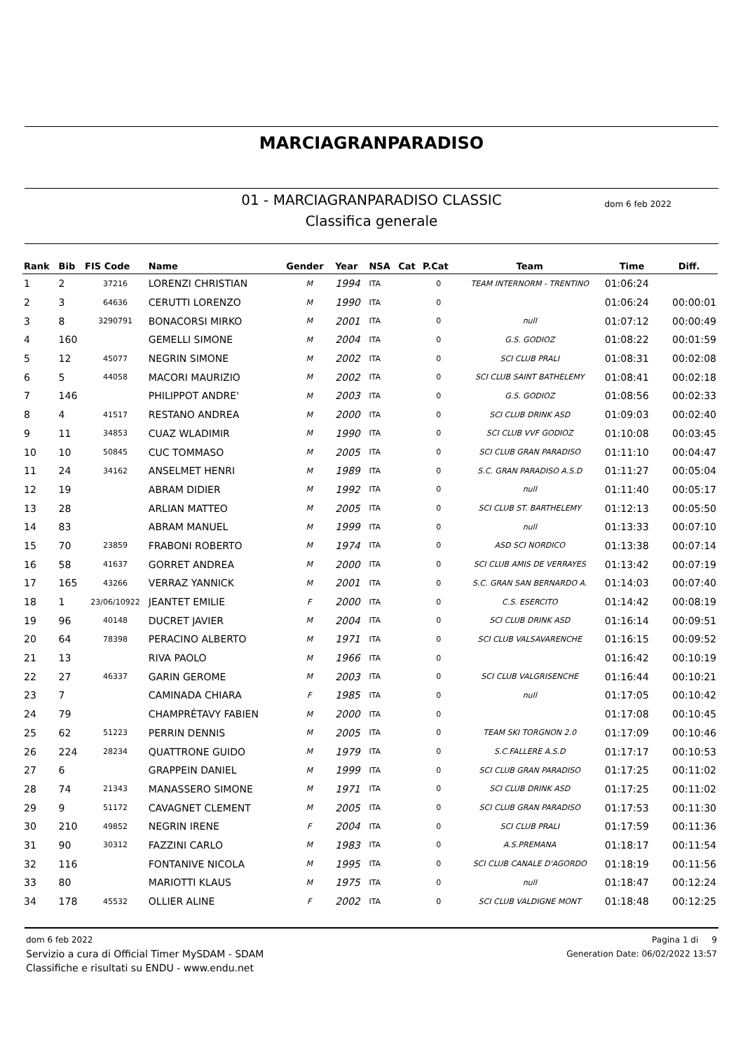MARCIAGRANPARADISO
01 - MARCIAGRANPARADISO CLASSIC dom 6 feb 2022
Classifica generale
| Rank | Bib | FIS Code | Name | Gender | Year | NSA | Cat | P.Cat | Team | Time | Diff. |
| --- | --- | --- | --- | --- | --- | --- | --- | --- | --- | --- | --- |
| 1 | 2 | 37216 | LORENZI CHRISTIAN | M | 1994 | ITA | | 0 | TEAM INTERNORM - TRENTINO | 01:06:24 | |
| 2 | 3 | 64636 | CERUTTI LORENZO | M | 1990 | ITA | | 0 | | 01:06:24 | 00:00:01 |
| 3 | 8 | 3290791 | BONACORSI MIRKO | M | 2001 | ITA | | 0 | null | 01:07:12 | 00:00:49 |
| 4 | 160 | | GEMELLI SIMONE | M | 2004 | ITA | | 0 | G.S. GODIOZ | 01:08:22 | 00:01:59 |
| 5 | 12 | 45077 | NEGRIN SIMONE | M | 2002 | ITA | | 0 | SCI CLUB PRALI | 01:08:31 | 00:02:08 |
| 6 | 5 | 44058 | MACORI MAURIZIO | M | 2002 | ITA | | 0 | SCI CLUB SAINT BATHELEMY | 01:08:41 | 00:02:18 |
| 7 | 146 | | PHILIPPOT ANDRE' | M | 2003 | ITA | | 0 | G.S. GODIOZ | 01:08:56 | 00:02:33 |
| 8 | 4 | 41517 | RESTANO ANDREA | M | 2000 | ITA | | 0 | SCI CLUB DRINK ASD | 01:09:03 | 00:02:40 |
| 9 | 11 | 34853 | CUAZ WLADIMIR | M | 1990 | ITA | | 0 | SCI CLUB VVF GODIOZ | 01:10:08 | 00:03:45 |
| 10 | 10 | 50845 | CUC TOMMASO | M | 2005 | ITA | | 0 | SCI CLUB GRAN PARADISO | 01:11:10 | 00:04:47 |
| 11 | 24 | 34162 | ANSELMET HENRI | M | 1989 | ITA | | 0 | S.C. GRAN PARADISO A.S.D | 01:11:27 | 00:05:04 |
| 12 | 19 | | ABRAM DIDIER | M | 1992 | ITA | | 0 | null | 01:11:40 | 00:05:17 |
| 13 | 28 | | ARLIAN MATTEO | M | 2005 | ITA | | 0 | SCI CLUB ST. BARTHELEMY | 01:12:13 | 00:05:50 |
| 14 | 83 | | ABRAM MANUEL | M | 1999 | ITA | | 0 | null | 01:13:33 | 00:07:10 |
| 15 | 70 | 23859 | FRABONI ROBERTO | M | 1974 | ITA | | 0 | ASD SCI NORDICO | 01:13:38 | 00:07:14 |
| 16 | 58 | 41637 | GORRET ANDREA | M | 2000 | ITA | | 0 | SCI CLUB AMIS DE VERRAYES | 01:13:42 | 00:07:19 |
| 17 | 165 | 43266 | VERRAZ YANNICK | M | 2001 | ITA | | 0 | S.C. GRAN SAN BERNARDO A. | 01:14:03 | 00:07:40 |
| 18 | 1 | 23/06/10922 | JEANTET EMILIE | F | 2000 | ITA | | 0 | C.S. ESERCITO | 01:14:42 | 00:08:19 |
| 19 | 96 | 40148 | DUCRET JAVIER | M | 2004 | ITA | | 0 | SCI CLUB DRINK ASD | 01:16:14 | 00:09:51 |
| 20 | 64 | 78398 | PERACINO ALBERTO | M | 1971 | ITA | | 0 | SCI CLUB VALSAVARENCHE | 01:16:15 | 00:09:52 |
| 21 | 13 | | RIVA PAOLO | M | 1966 | ITA | | 0 | | 01:16:42 | 00:10:19 |
| 22 | 27 | 46337 | GARIN GEROME | M | 2003 | ITA | | 0 | SCI CLUB VALGRISENCHE | 01:16:44 | 00:10:21 |
| 23 | 7 | | CAMINADA CHIARA | F | 1985 | ITA | | 0 | null | 01:17:05 | 00:10:42 |
| 24 | 79 | | CHAMPRÉTAVY FABIEN | M | 2000 | ITA | | 0 | | 01:17:08 | 00:10:45 |
| 25 | 62 | 51223 | PERRIN DENNIS | M | 2005 | ITA | | 0 | TEAM SKI TORGNON 2.0 | 01:17:09 | 00:10:46 |
| 26 | 224 | 28234 | QUATTRONE GUIDO | M | 1979 | ITA | | 0 | S.C.FALLERE A.S.D | 01:17:17 | 00:10:53 |
| 27 | 6 | | GRAPPEIN DANIEL | M | 1999 | ITA | | 0 | SCI CLUB GRAN PARADISO | 01:17:25 | 00:11:02 |
| 28 | 74 | 21343 | MANASSERO SIMONE | M | 1971 | ITA | | 0 | SCI CLUB DRINK ASD | 01:17:25 | 00:11:02 |
| 29 | 9 | 51172 | CAVAGNET CLEMENT | M | 2005 | ITA | | 0 | SCI CLUB GRAN PARADISO | 01:17:53 | 00:11:30 |
| 30 | 210 | 49852 | NEGRIN IRENE | F | 2004 | ITA | | 0 | SCI CLUB PRALI | 01:17:59 | 00:11:36 |
| 31 | 90 | 30312 | FAZZINI CARLO | M | 1983 | ITA | | 0 | A.S.PREMANA | 01:18:17 | 00:11:54 |
| 32 | 116 | | FONTANIVE NICOLA | M | 1995 | ITA | | 0 | SCI CLUB CANALE D'AGORDO | 01:18:19 | 00:11:56 |
| 33 | 80 | | MARIOTTI KLAUS | M | 1975 | ITA | | 0 | null | 01:18:47 | 00:12:24 |
| 34 | 178 | 45532 | OLLIER ALINE | F | 2002 | ITA | | 0 | SCI CLUB VALDIGNE MONT | 01:18:48 | 00:12:25 |
Pagina 1 di 9
Generation Date: 06/02/2022 13:57
dom 6 feb 2022
Servizio a cura di Official Timer MySDAM - SDAM
Classifiche e risultati su ENDU - www.endu.net